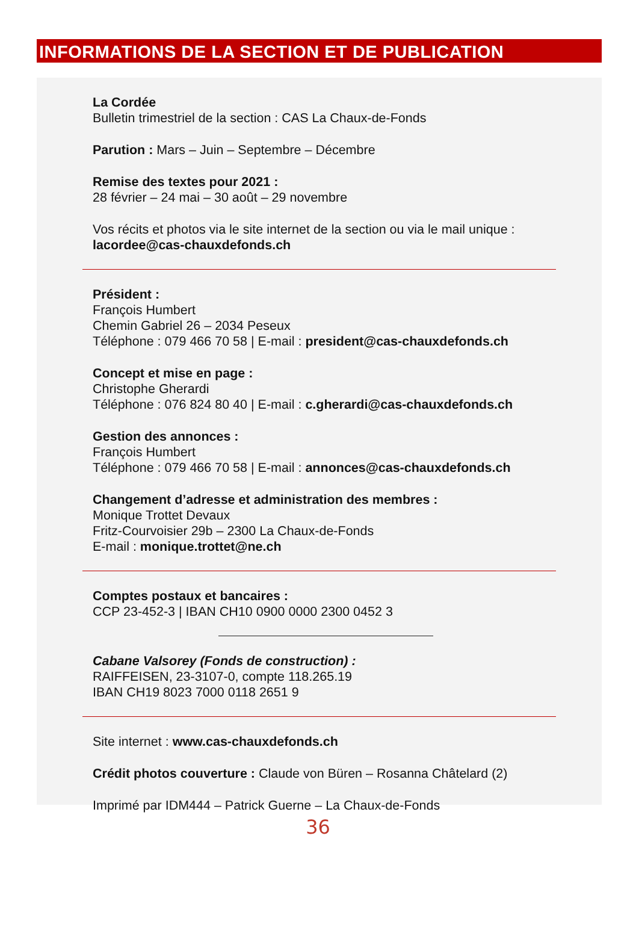INFORMATIONS DE LA SECTION ET DE PUBLICATION
La Cordée
Bulletin trimestriel de la section : CAS La Chaux-de-Fonds
Parution : Mars – Juin – Septembre – Décembre
Remise des textes pour 2021 :
28 février – 24 mai – 30 août – 29 novembre
Vos récits et photos via le site internet de la section ou via le mail unique :
lacordee@cas-chauxdefonds.ch
Président :
François Humbert
Chemin Gabriel 26 – 2034 Peseux
Téléphone : 079 466 70 58 | E-mail : president@cas-chauxdefonds.ch
Concept et mise en page :
Christophe Gherardi
Téléphone : 076 824 80 40 | E-mail : c.gherardi@cas-chauxdefonds.ch
Gestion des annonces :
François Humbert
Téléphone : 079 466 70 58 | E-mail : annonces@cas-chauxdefonds.ch
Changement d’adresse et administration des membres :
Monique Trottet Devaux
Fritz-Courvoisier 29b – 2300 La Chaux-de-Fonds
E-mail : monique.trottet@ne.ch
Comptes postaux et bancaires :
CCP 23-452-3 | IBAN CH10 0900 0000 2300 0452 3
Cabane Valsorey (Fonds de construction) :
RAIFFEISEN, 23-3107-0, compte 118.265.19
IBAN CH19 8023 7000 0118 2651 9
Site internet : www.cas-chauxdefonds.ch
Crédit photos couverture : Claude von Büren – Rosanna Châtelard (2)
Imprimé par IDM444 – Patrick Guerne – La Chaux-de-Fonds
36